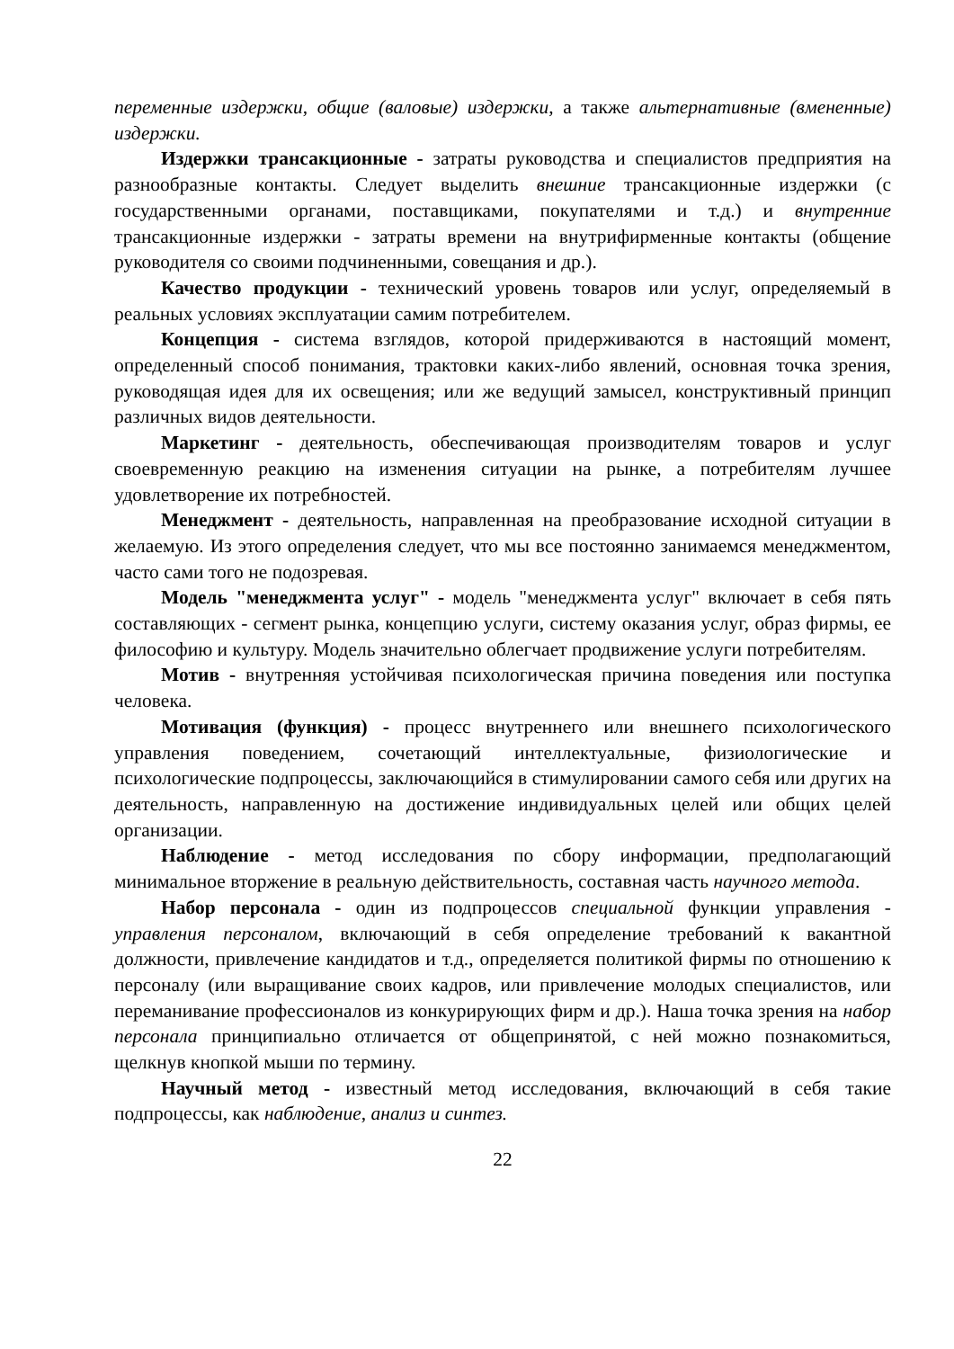переменные издержки, общие (валовые) издержки, а также альтернативные (вмененные) издержки.
Издержки трансакционные - затраты руководства и специалистов предприятия на разнообразные контакты. Следует выделить внешние трансакционные издержки (с государственными органами, поставщиками, покупателями и т.д.) и внутренние трансакционные издержки - затраты времени на внутрифирменные контакты (общение руководителя со своими подчиненными, совещания и др.).
Качество продукции - технический уровень товаров или услуг, определяемый в реальных условиях эксплуатации самим потребителем.
Концепция - система взглядов, которой придерживаются в настоящий момент, определенный способ понимания, трактовки каких-либо явлений, основная точка зрения, руководящая идея для их освещения; или же ведущий замысел, конструктивный принцип различных видов деятельности.
Маркетинг - деятельность, обеспечивающая производителям товаров и услуг своевременную реакцию на изменения ситуации на рынке, а потребителям лучшее удовлетворение их потребностей.
Менеджмент - деятельность, направленная на преобразование исходной ситуации в желаемую. Из этого определения следует, что мы все постоянно занимаемся менеджментом, часто сами того не подозревая.
Модель "менеджмента услуг" - модель "менеджмента услуг" включает в себя пять составляющих - сегмент рынка, концепцию услуги, систему оказания услуг, образ фирмы, ее философию и культуру. Модель значительно облегчает продвижение услуги потребителям.
Мотив - внутренняя устойчивая психологическая причина поведения или поступка человека.
Мотивация (функция) - процесс внутреннего или внешнего психологического управления поведением, сочетающий интеллектуальные, физиологические и психологические подпроцессы, заключающийся в стимулировании самого себя или других на деятельность, направленную на достижение индивидуальных целей или общих целей организации.
Наблюдение - метод исследования по сбору информации, предполагающий минимальное вторжение в реальную действительность, составная часть научного метода.
Набор персонала - один из подпроцессов специальной функции управления - управления персоналом, включающий в себя определение требований к вакантной должности, привлечение кандидатов и т.д., определяется политикой фирмы по отношению к персоналу (или выращивание своих кадров, или привлечение молодых специалистов, или переманивание профессионалов из конкурирующих фирм и др.). Наша точка зрения на набор персонала принципиально отличается от общепринятой, с ней можно познакомиться, щелкнув кнопкой мыши по термину.
Научный метод - известный метод исследования, включающий в себя такие подпроцессы, как наблюдение, анализ и синтез.
22